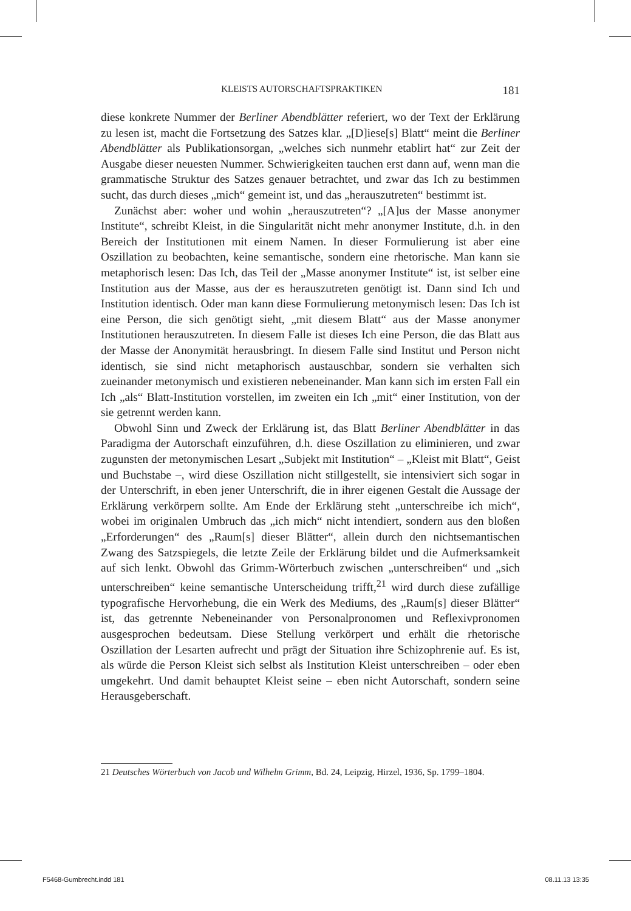KLEISTS AUTORSCHAFTSPRAKTIKEN 181
diese konkrete Nummer der Berliner Abendblätter referiert, wo der Text der Erklärung zu lesen ist, macht die Fortsetzung des Satzes klar. „[D]iese[s] Blatt“ meint die Berliner Abendblätter als Publikationsorgan, „welches sich nunmehr etablirt hat“ zur Zeit der Ausgabe dieser neuesten Nummer. Schwierigkeiten tauchen erst dann auf, wenn man die grammatische Struktur des Satzes genauer betrachtet, und zwar das Ich zu bestimmen sucht, das durch dieses „mich“ gemeint ist, und das „herauszutreten“ bestimmt ist.
Zunächst aber: woher und wohin „herauszutreten“? „[A]us der Masse anonymer Institute“, schreibt Kleist, in die Singularität nicht mehr anonymer Institute, d.h. in den Bereich der Institutionen mit einem Namen. In dieser Formulierung ist aber eine Oszillation zu beobachten, keine semantische, sondern eine rhetorische. Man kann sie metaphorisch lesen: Das Ich, das Teil der „Masse anonymer Institute“ ist, ist selber eine Institution aus der Masse, aus der es herauszutreten genötigt ist. Dann sind Ich und Institution identisch. Oder man kann diese Formulierung metonymisch lesen: Das Ich ist eine Person, die sich genötigt sieht, „mit diesem Blatt“ aus der Masse anonymer Institutionen herauszutreten. In diesem Falle ist dieses Ich eine Person, die das Blatt aus der Masse der Anonymität herausbringt. In diesem Falle sind Institut und Person nicht identisch, sie sind nicht metaphorisch austauschbar, sondern sie verhalten sich zueinander metonymisch und existieren nebeneinander. Man kann sich im ersten Fall ein Ich „als“ Blatt-Institution vorstellen, im zweiten ein Ich „mit“ einer Institution, von der sie getrennt werden kann.
Obwohl Sinn und Zweck der Erklärung ist, das Blatt Berliner Abendblätter in das Paradigma der Autorschaft einzuführen, d.h. diese Oszillation zu eliminieren, und zwar zugunsten der metonymischen Lesart „Subjekt mit Institution“ – „Kleist mit Blatt“, Geist und Buchstabe –, wird diese Oszillation nicht stillgestellt, sie intensiviert sich sogar in der Unterschrift, in eben jener Unterschrift, die in ihrer eigenen Gestalt die Aussage der Erklärung verkörpern sollte. Am Ende der Erklärung steht „unterschreibe ich mich“, wobei im originalen Umbruch das „ich mich“ nicht intendiert, sondern aus den bloßen „Erforderungen“ des „Raum[s] dieser Blätter“, allein durch den nichtsemantischen Zwang des Satzspiegels, die letzte Zeile der Erklärung bildet und die Aufmerksamkeit auf sich lenkt. Obwohl das Grimm-Wörterbuch zwischen „unterschreiben“ und „sich unterschreiben“ keine semantische Unterscheidung trifft,<sup>21</sup> wird durch diese zufällige typografische Hervorhebung, die ein Werk des Mediums, des „Raum[s] dieser Blätter“ ist, das getrennte Nebeneinander von Personalpronomen und Reflexivpronomen ausgesprochen bedeutsam. Diese Stellung verkörpert und erhält die rhetorische Oszillation der Lesarten aufrecht und prägt der Situation ihre Schizophrenie auf. Es ist, als würde die Person Kleist sich selbst als Institution Kleist unterschreiben – oder eben umgekehrt. Und damit behauptet Kleist seine – eben nicht Autorschaft, sondern seine Herausgeberschaft.
21 Deutsches Wörterbuch von Jacob und Wilhelm Grimm, Bd. 24, Leipzig, Hirzel, 1936, Sp. 1799–1804.
F5468-Gumbrecht.indd 181 08.11.13 13:35